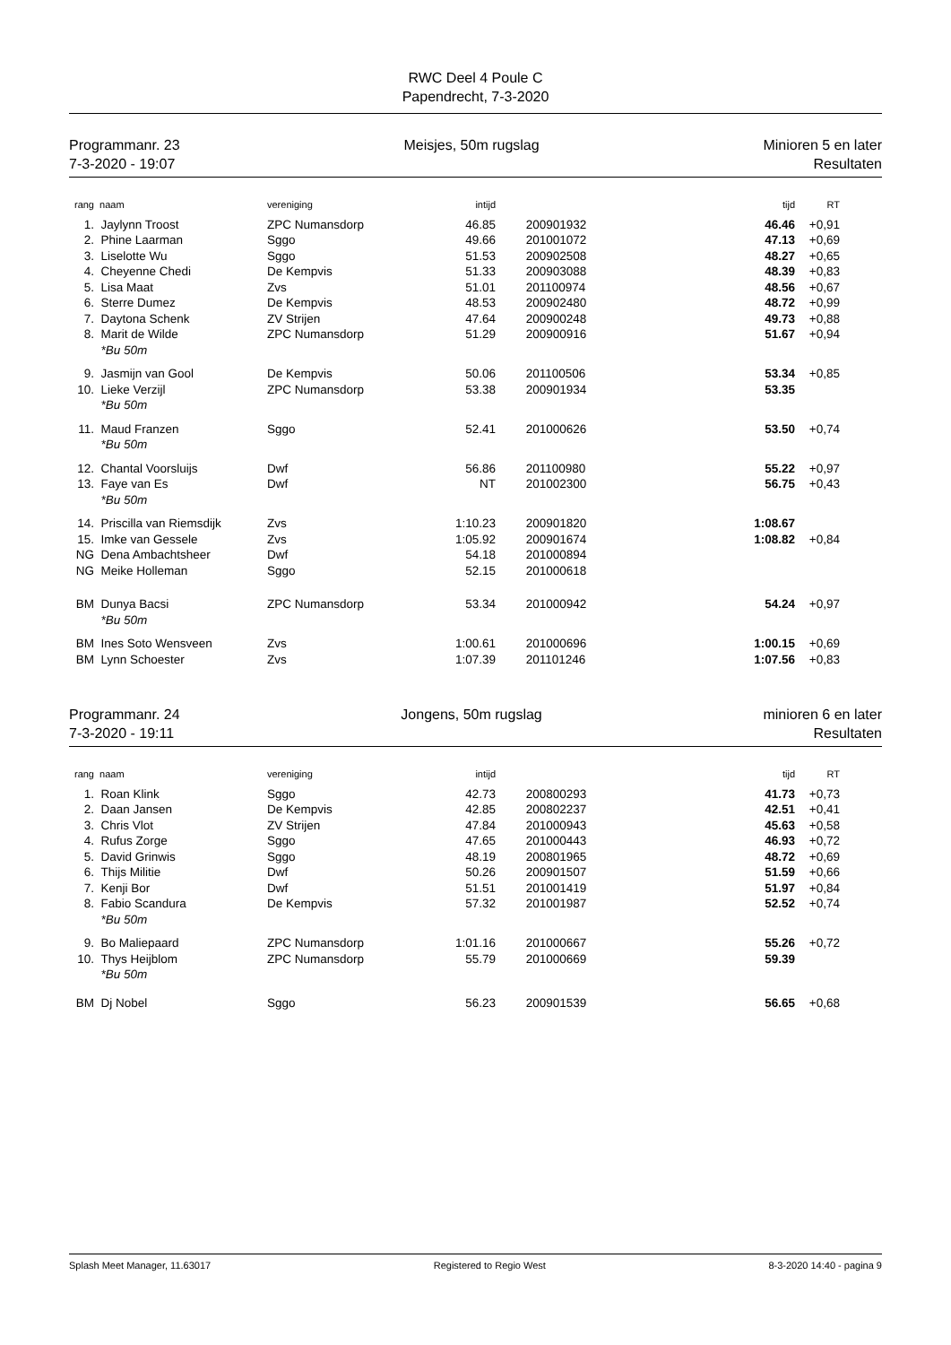RWC Deel 4 Poule C
Papendrecht, 7-3-2020
Programmanr. 23
7-3-2020 - 19:07
Meisjes, 50m rugslag Minioren 5 en later
Resultaten
| rang | naam | vereniging | intijd | | tijd | RT |
| --- | --- | --- | --- | --- | --- | --- |
| 1. | Jaylynn Troost | ZPC Numansdorp | 46.85 | 200901932 | 46.46 | +0,91 |
| 2. | Phine Laarman | Sggo | 49.66 | 201001072 | 47.13 | +0,69 |
| 3. | Liselotte Wu | Sggo | 51.53 | 200902508 | 48.27 | +0,65 |
| 4. | Cheyenne Chedi | De Kempvis | 51.33 | 200903088 | 48.39 | +0,83 |
| 5. | Lisa Maat | Zvs | 51.01 | 201100974 | 48.56 | +0,67 |
| 6. | Sterre Dumez | De Kempvis | 48.53 | 200902480 | 48.72 | +0,99 |
| 7. | Daytona Schenk | ZV Strijen | 47.64 | 200900248 | 49.73 | +0,88 |
| 8. | Marit de Wilde | ZPC Numansdorp | 51.29 | 200900916 | 51.67 | +0,94 |
| | *Bu 50m | | | | | |
| 9. | Jasmijn van Gool | De Kempvis | 50.06 | 201100506 | 53.34 | +0,85 |
| 10. | Lieke Verzijl | ZPC Numansdorp | 53.38 | 200901934 | 53.35 | |
| | *Bu 50m | | | | | |
| 11. | Maud Franzen | Sggo | 52.41 | 201000626 | 53.50 | +0,74 |
| | *Bu 50m | | | | | |
| 12. | Chantal Voorsluijs | Dwf | 56.86 | 201100980 | 55.22 | +0,97 |
| 13. | Faye van Es | Dwf | NT | 201002300 | 56.75 | +0,43 |
| | *Bu 50m | | | | | |
| 14. | Priscilla van Riemsdijk | Zvs | 1:10.23 | 200901820 | 1:08.67 | |
| 15. | Imke van Gessele | Zvs | 1:05.92 | 200901674 | 1:08.82 | +0,84 |
| NG | Dena Ambachtsheer | Dwf | 54.18 | 201000894 | | |
| NG | Meike Holleman | Sggo | 52.15 | 201000618 | | |
| BM | Dunya Bacsi | ZPC Numansdorp | 53.34 | 201000942 | 54.24 | +0,97 |
| | *Bu 50m | | | | | |
| BM | Ines Soto Wensveen | Zvs | 1:00.61 | 201000696 | 1:00.15 | +0,69 |
| BM | Lynn Schoester | Zvs | 1:07.39 | 201101246 | 1:07.56 | +0,83 |
Programmanr. 24
7-3-2020 - 19:11
Jongens, 50m rugslag minioren 6 en later
Resultaten
| rang | naam | vereniging | intijd | | tijd | RT |
| --- | --- | --- | --- | --- | --- | --- |
| 1. | Roan Klink | Sggo | 42.73 | 200800293 | 41.73 | +0,73 |
| 2. | Daan Jansen | De Kempvis | 42.85 | 200802237 | 42.51 | +0,41 |
| 3. | Chris Vlot | ZV Strijen | 47.84 | 201000943 | 45.63 | +0,58 |
| 4. | Rufus Zorge | Sggo | 47.65 | 201000443 | 46.93 | +0,72 |
| 5. | David Grinwis | Sggo | 48.19 | 200801965 | 48.72 | +0,69 |
| 6. | Thijs Militie | Dwf | 50.26 | 200901507 | 51.59 | +0,66 |
| 7. | Kenji Bor | Dwf | 51.51 | 201001419 | 51.97 | +0,84 |
| 8. | Fabio Scandura | De Kempvis | 57.32 | 201001987 | 52.52 | +0,74 |
| | *Bu 50m | | | | | |
| 9. | Bo Maliepaard | ZPC Numansdorp | 1:01.16 | 201000667 | 55.26 | +0,72 |
| 10. | Thys Heijblom | ZPC Numansdorp | 55.79 | 201000669 | 59.39 | |
| | *Bu 50m | | | | | |
| BM | Dj Nobel | Sggo | 56.23 | 200901539 | 56.65 | +0,68 |
Splash Meet Manager, 11.63017 Registered to Regio West 8-3-2020 14:40 - pagina 9